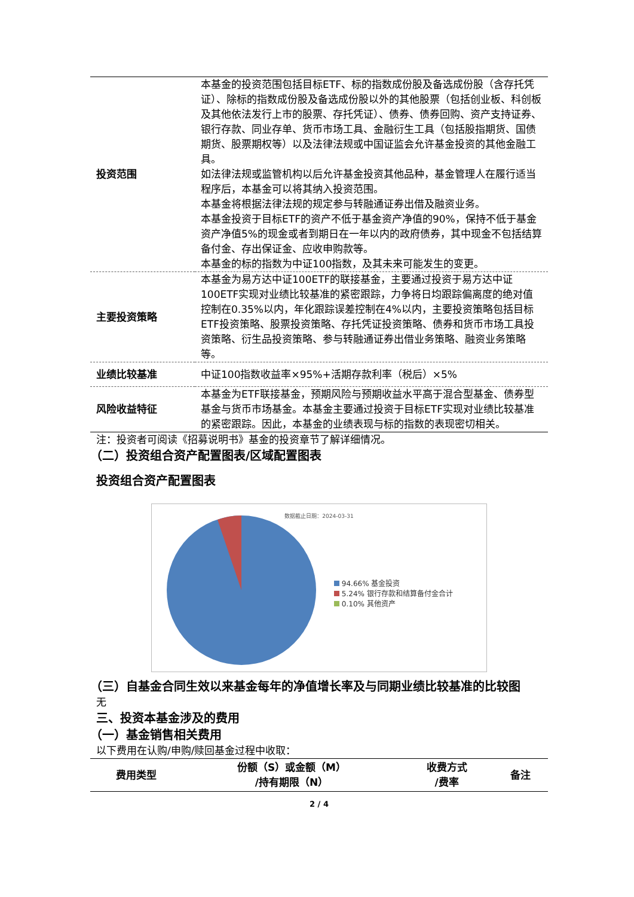| 投资范围 | 本基金的投资范围包括目标ETF、标的指数成份股及备选成份股（含存托凭证）、除标的指数成份股及备选成份股以外的其他股票（包括创业板、科创板及其他依法发行上市的股票、存托凭证）、债券、债券回购、资产支持证券、银行存款、同业存单、货币市场工具、金融衍生工具（包括股指期货、国债期货、股票期权等）以及法律法规或中国证监会允许基金投资的其他金融工具。 如法律法规或监管机构以后允许基金投资其他品种，基金管理人在履行适当程序后，本基金可以将其纳入投资范围。 本基金将根据法律法规的规定参与转融通证券出借及融资业务。 本基金投资于目标ETF的资产不低于基金资产净值的90%，保持不低于基金资产净值5%的现金或者到期日在一年以内的政府债券，其中现金不包括结算备付金、存出保证金、应收申购款等。 本基金的标的指数为中证100指数，及其未来可能发生的变更。 |
| 主要投资策略 | 本基金为易方达中证100ETF的联接基金，主要通过投资于易方达中证100ETF实现对业绩比较基准的紧密跟踪，力争将日均跟踪偏离度的绝对值控制在0.35%以内，年化跟踪误差控制在4%以内，主要投资策略包括目标ETF投资策略、股票投资策略、存托凭证投资策略、债券和货币市场工具投资策略、衍生品投资策略、参与转融通证券出借业务策略、融资业务策略等。 |
| 业绩比较基准 | 中证100指数收益率×95%+活期存款利率（税后）×5% |
| 风险收益特征 | 本基金为ETF联接基金，预期风险与预期收益水平高于混合型基金、债券型基金与货币市场基金。本基金主要通过投资于目标ETF实现对业绩比较基准的紧密跟踪。因此，本基金的业绩表现与标的指数的表现密切相关。 |
注：投资者可阅读《招募说明书》基金的投资章节了解详细情况。
（二）投资组合资产配置图表/区域配置图表
投资组合资产配置图表
数据截止日期：2024-03-31
94.66% 基金投资
5.24% 银行存款和结算备付金合计
0.10% 其他资产
（三）自基金合同生效以来基金每年的净值增长率及与同期业绩比较基准的比较图
无
三、投资本基金涉及的费用
（一）基金销售相关费用
以下费用在认购/申购/赎回基金过程中收取：
| 费用类型 | 份额（S）或金额（M） /持有期限（N） | 收费方式 /费率 | 备注 |
| --- | --- | --- | --- |
2 / 4